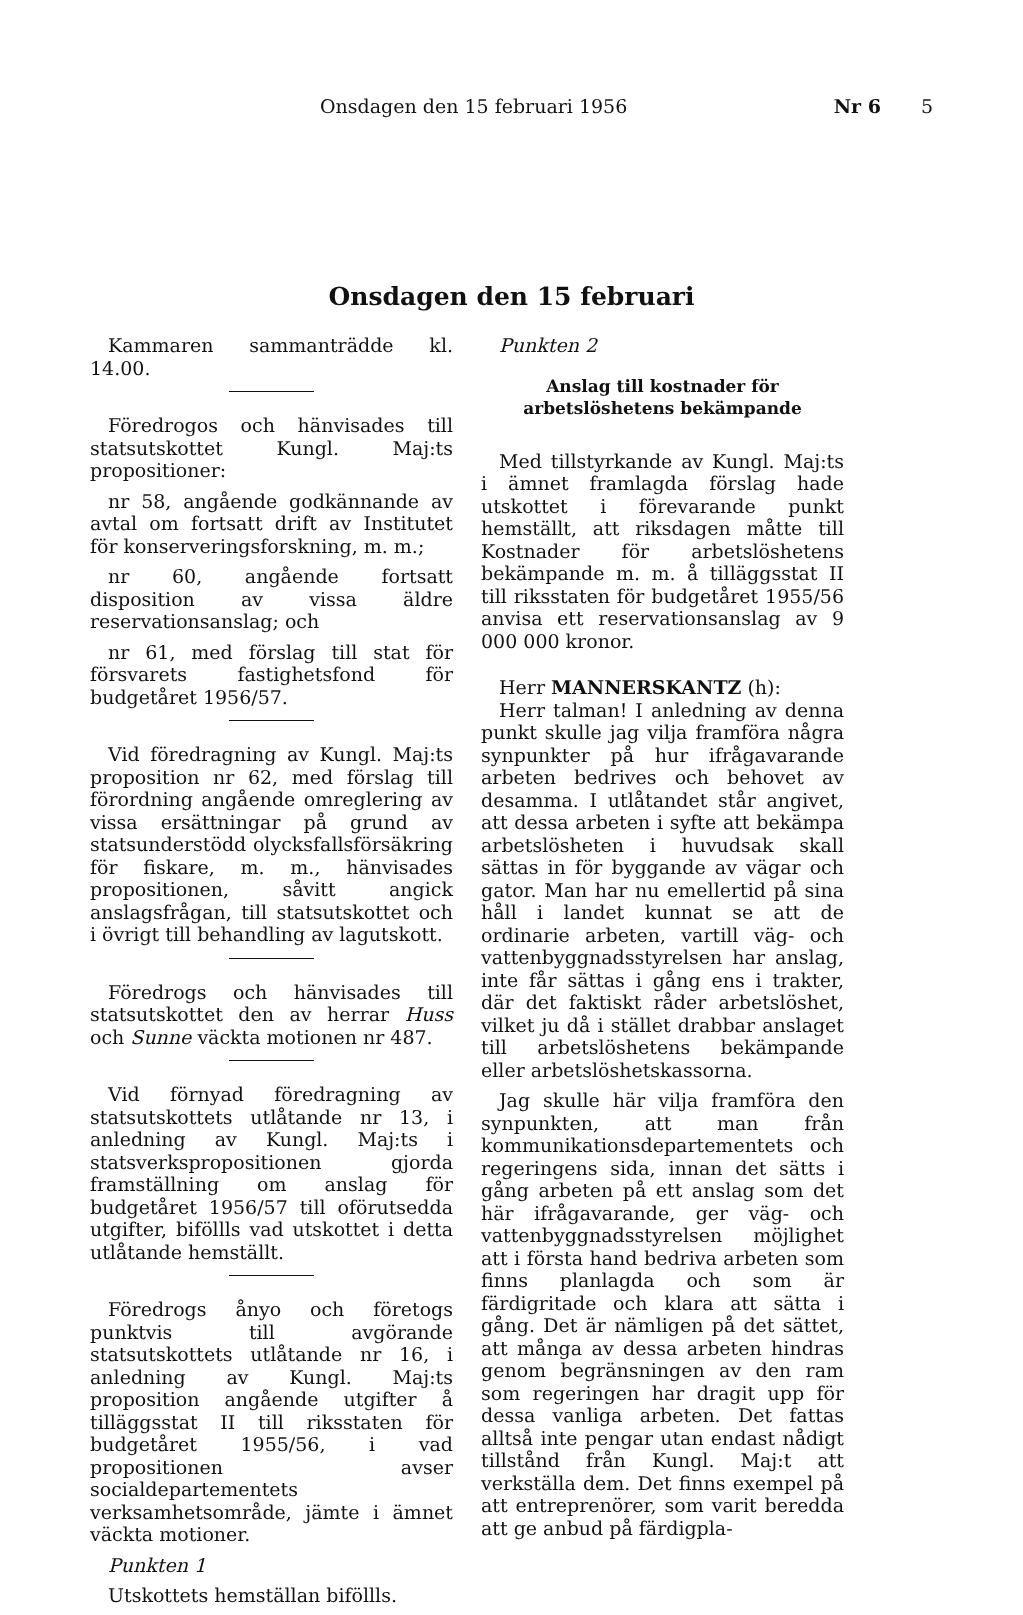Onsdagen den 15 februari 1956 Nr 6 5
Onsdagen den 15 februari
Kammaren sammanträdde kl. 14.00.
Föredrogos och hänvisades till statsutskottet Kungl. Maj:ts propositioner:
nr 58, angående godkännande av avtal om fortsatt drift av Institutet för konserveringsforskning, m. m.;
nr 60, angående fortsatt disposition av vissa äldre reservationsanslag; och
nr 61, med förslag till stat för försvarets fastighetsfond för budgetåret 1956/57.
Vid föredragning av Kungl. Maj:ts proposition nr 62, med förslag till förordning angående omreglering av vissa ersättningar på grund av statsunderstödd olycksfallsförsäkring för fiskare, m. m., hänvisades propositionen, såvitt angick anslagsfrågan, till statsutskottet och i övrigt till behandling av lagutskott.
Föredrogs och hänvisades till statsutskottet den av herrar Huss och Sunne väckta motionen nr 487.
Vid förnyad föredragning av statsutskottets utlåtande nr 13, i anledning av Kungl. Maj:ts i statsverkspropositionen gjorda framställning om anslag för budgetåret 1956/57 till oförutsedda utgifter, biföllls vad utskottet i detta utlåtande hemställt.
Föredrogs ånyo och företogs punktvis till avgörande statsutskottets utlåtande nr 16, i anledning av Kungl. Maj:ts proposition angående utgifter å tilläggsstat II till riksstaten för budgetåret 1955/56, i vad propositionen avser socialdepartementets verksamhetsområde, jämte i ämnet väckta motioner.
Punkten 1
Utskottets hemställan biföllls.
Punkten 2
Anslag till kostnader för arbetslöshetens bekämpande
Med tillstyrkande av Kungl. Maj:ts i ämnet framlagda förslag hade utskottet i förevarande punkt hemställt, att riksdagen måtte till Kostnader för arbetslöshetens bekämpande m. m. å tilläggsstat II till riksstaten för budgetåret 1955/56 anvisa ett reservationsanslag av 9 000 000 kronor.
Herr MANNERSKANTZ (h):
Herr talman! I anledning av denna punkt skulle jag vilja framföra några synpunkter på hur ifrågavarande arbeten bedrives och behovet av desamma. I utlåtandet står angivet, att dessa arbeten i syfte att bekämpa arbetslösheten i huvudsak skall sättas in för byggande av vägar och gator. Man har nu emellertid på sina håll i landet kunnat se att de ordinarie arbeten, vartill väg- och vattenbyggnadsstyrelsen har anslag, inte får sättas i gång ens i trakter, där det faktiskt råder arbetslöshet, vilket ju då i stället drabbar anslaget till arbetslöshetens bekämpande eller arbetslöshetskassorna.
Jag skulle här vilja framföra den synpunkten, att man från kommunikationsdepartementets och regeringens sida, innan det sätts i gång arbeten på ett anslag som det här ifrågavarande, ger väg- och vattenbyggnadsstyrelsen möjlighet att i första hand bedriva arbeten som finns planlagda och som är färdigritade och klara att sätta i gång. Det är nämligen på det sättet, att många av dessa arbeten hindras genom begränsningen av den ram som regeringen har dragit upp för dessa vanliga arbeten. Det fattas alltså inte pengar utan endast nådigt tillstånd från Kungl. Maj:t att verkställa dem. Det finns exempel på att entreprenörer, som varit beredda att ge anbud på färdigpla-